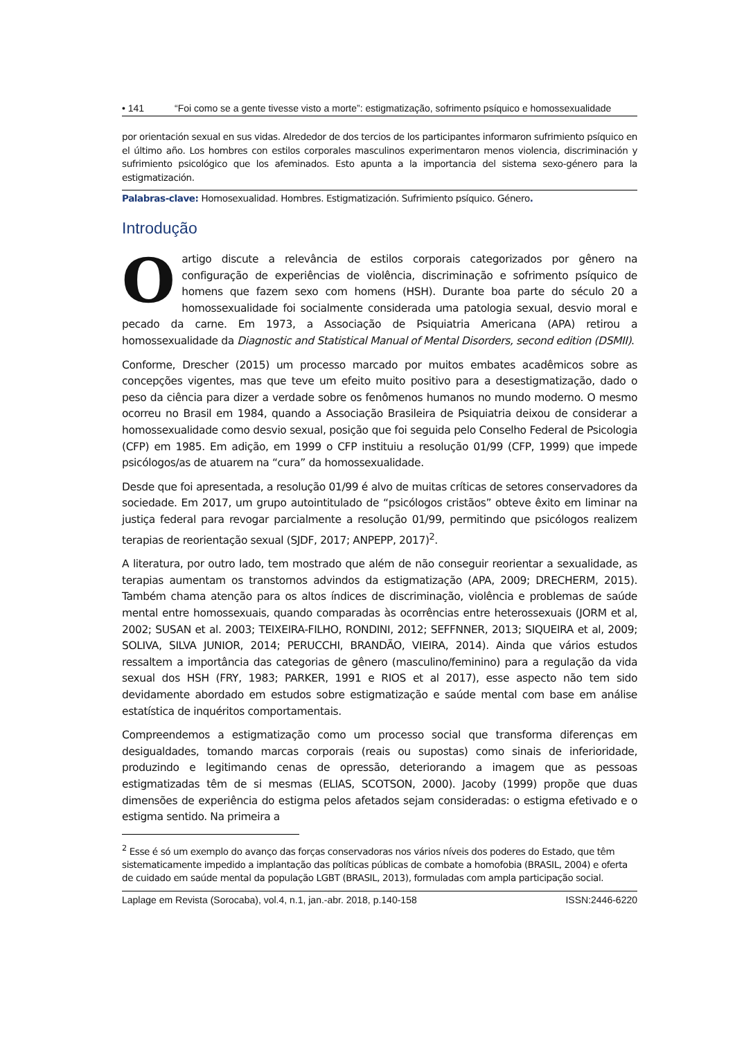• 141 “Foi como se a gente tivesse visto a morte”: estigmatização, sofrimento psíquico e homossexualidade
por orientación sexual en sus vidas. Alrededor de dos tercios de los participantes informaron sufrimiento psíquico en el último año. Los hombres con estilos corporales masculinos experimentaron menos violencia, discriminación y sufrimiento psicológico que los afeminados. Esto apunta a la importancia del sistema sexo-género para la estigmatización.
Palabras-clave: Homosexualidad. Hombres. Estigmatización. Sufrimiento psíquico. Género.
Introdução
O artigo discute a relevância de estilos corporais categorizados por gênero na configuração de experiências de violência, discriminação e sofrimento psíquico de homens que fazem sexo com homens (HSH). Durante boa parte do século 20 a homossexualidade foi socialmente considerada uma patologia sexual, desvio moral e pecado da carne. Em 1973, a Associação de Psiquiatria Americana (APA) retirou a homossexualidade da Diagnostic and Statistical Manual of Mental Disorders, second edition (DSMII).
Conforme, Drescher (2015) um processo marcado por muitos embates acadêmicos sobre as concepções vigentes, mas que teve um efeito muito positivo para a desestigmatização, dado o peso da ciência para dizer a verdade sobre os fenômenos humanos no mundo moderno. O mesmo ocorreu no Brasil em 1984, quando a Associação Brasileira de Psiquiatria deixou de considerar a homossexualidade como desvio sexual, posição que foi seguida pelo Conselho Federal de Psicologia (CFP) em 1985. Em adição, em 1999 o CFP instituiu a resolução 01/99 (CFP, 1999) que impede psicólogos/as de atuarem na “cura” da homossexualidade.
Desde que foi apresentada, a resolução 01/99 é alvo de muitas críticas de setores conservadores da sociedade. Em 2017, um grupo autointitulado de “psicólogos cristãos” obteve êxito em liminar na justiça federal para revogar parcialmente a resolução 01/99, permitindo que psicólogos realizem terapias de reorientação sexual (SJDF, 2017; ANPEPP, 2017)<sup>2</sup>.
A literatura, por outro lado, tem mostrado que além de não conseguir reorientar a sexualidade, as terapias aumentam os transtornos advindos da estigmatização (APA, 2009; DRECHERM, 2015). Também chama atenção para os altos índices de discriminação, violência e problemas de saúde mental entre homossexuais, quando comparadas às ocorrências entre heterossexuais (JORM et al, 2002; SUSAN et al. 2003; TEIXEIRA-FILHO, RONDINI, 2012; SEFFNNER, 2013; SIQUEIRA et al, 2009; SOLIVA, SILVA JUNIOR, 2014; PERUCCHI, BRANDÃO, VIEIRA, 2014). Ainda que vários estudos ressaltem a importância das categorias de gênero (masculino/feminino) para a regulação da vida sexual dos HSH (FRY, 1983; PARKER, 1991 e RIOS et al 2017), esse aspecto não tem sido devidamente abordado em estudos sobre estigmatização e saúde mental com base em análise estatística de inquéritos comportamentais.
Compreendemos a estigmatização como um processo social que transforma diferenças em desigualdades, tomando marcas corporais (reais ou supostas) como sinais de inferioridade, produzindo e legitimando cenas de opressão, deteriorando a imagem que as pessoas estigmatizadas têm de si mesmas (ELIAS, SCOTSON, 2000). Jacoby (1999) propõe que duas dimensões de experiência do estigma pelos afetados sejam consideradas: o estigma efetivado e o estigma sentido. Na primeira a
<sup>2</sup> Esse é só um exemplo do avanço das forças conservadoras nos vários níveis dos poderes do Estado, que têm sistematicamente impedido a implantação das políticas públicas de combate a homofobia (BRASIL, 2004) e oferta de cuidado em saúde mental da população LGBT (BRASIL, 2013), formuladas com ampla participação social.
Laplage em Revista (Sorocaba), vol.4, n.1, jan.-abr. 2018, p.140-158 ISSN:2446-6220